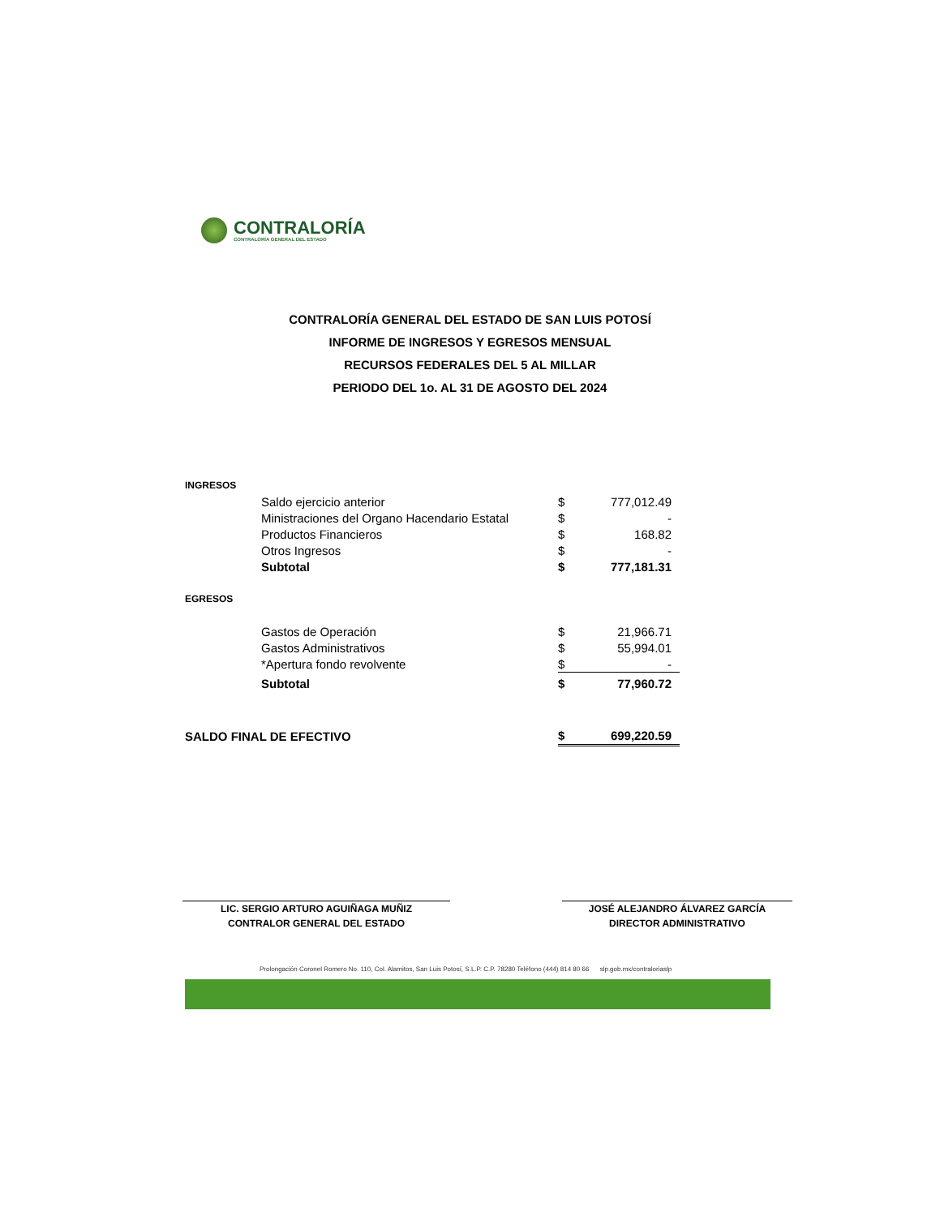CONTRALORÍA
CONTRALORÍA GENERAL DEL ESTADO
CONTRALORÍA GENERAL DEL ESTADO DE SAN LUIS POTOSÍ
INFORME DE INGRESOS Y EGRESOS MENSUAL
RECURSOS FEDERALES DEL 5 AL MILLAR
PERIODO DEL 1o. AL 31 DE AGOSTO DEL 2024
| INGRESOS | | |
| Saldo ejercicio anterior | $ | 777,012.49 |
| Ministraciones del Organo Hacendario Estatal | $ | - |
| Productos Financieros | $ | 168.82 |
| Otros Ingresos | $ | - |
| Subtotal | $ | 777,181.31 |
| EGRESOS | | |
| Gastos de Operación | $ | 21,966.71 |
| Gastos Administrativos | $ | 55,994.01 |
| *Apertura fondo revolvente | $ | - |
| Subtotal | $ | 77,960.72 |
| SALDO FINAL DE EFECTIVO | $ | 699,220.59 |
LIC. SERGIO ARTURO AGUIÑAGA MUÑIZ
CONTRALOR GENERAL DEL ESTADO
JOSÉ ALEJANDRO ÁLVAREZ GARCÍA
DIRECTOR ADMINISTRATIVO
Prolongación Coronel Romero No. 110, Col. Alamitos, San Luis Potosí, S.L.P. C.P. 78280 Teléfono (444) 814 80 66 slp.gob.mx/contraloriaslp